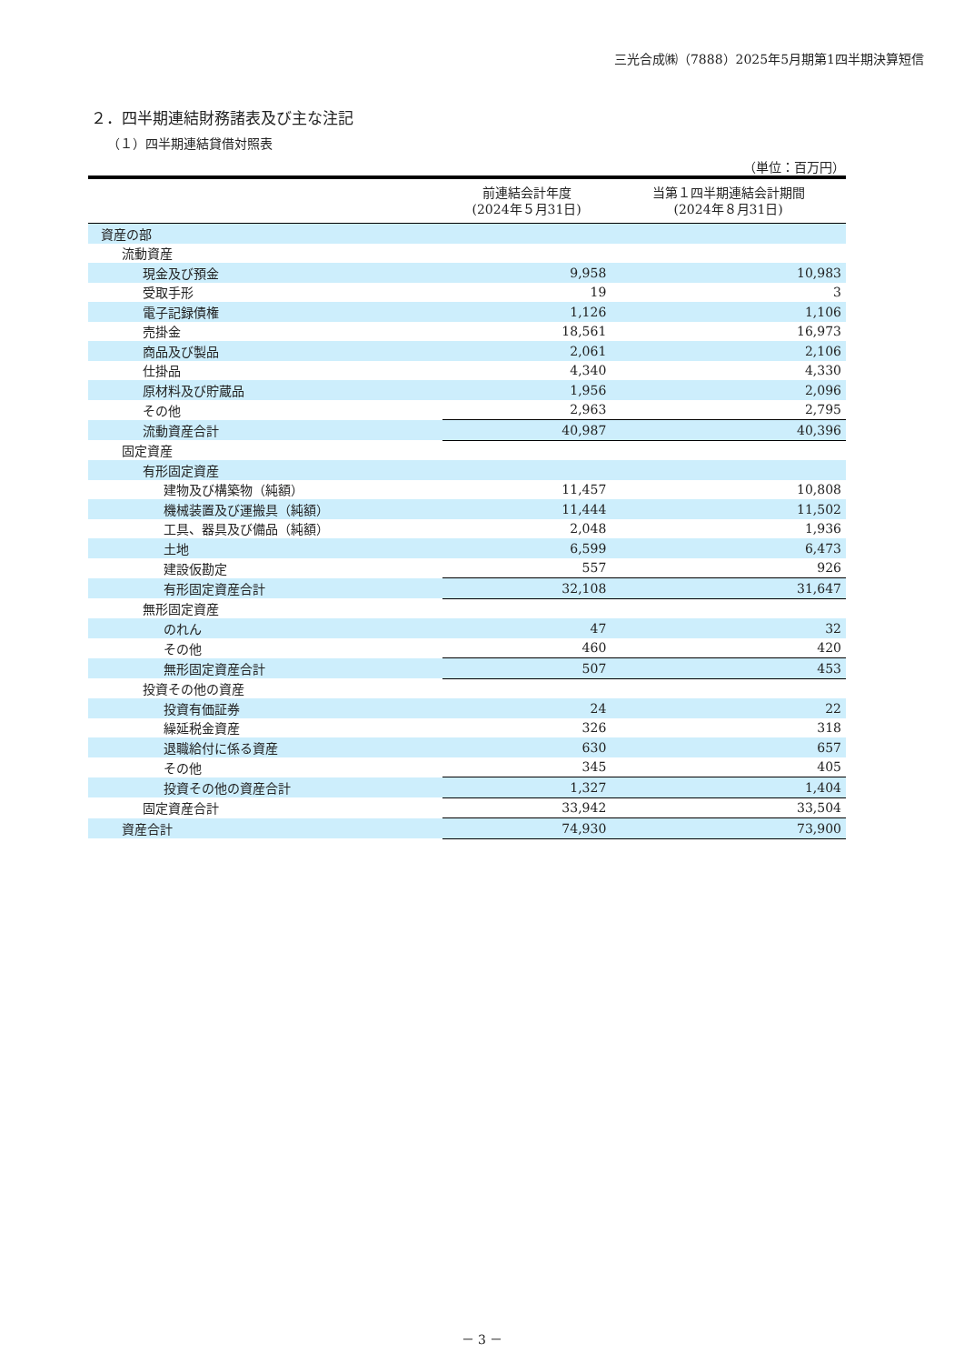三光合成㈱（7888）2025年5月期第1四半期決算短信
２．四半期連結財務諸表及び主な注記
（１）四半期連結貸借対照表
（単位：百万円）
| | 前連結会計年度 (2024年５月31日) | 当第１四半期連結会計期間 (2024年８月31日) |
| --- | --- | --- |
| 資産の部 | | |
| 流動資産 | | |
| 現金及び預金 | 9,958 | 10,983 |
| 受取手形 | 19 | 3 |
| 電子記録債権 | 1,126 | 1,106 |
| 売掛金 | 18,561 | 16,973 |
| 商品及び製品 | 2,061 | 2,106 |
| 仕掛品 | 4,340 | 4,330 |
| 原材料及び貯蔵品 | 1,956 | 2,096 |
| その他 | 2,963 | 2,795 |
| 流動資産合計 | 40,987 | 40,396 |
| 固定資産 | | |
| 有形固定資産 | | |
| 建物及び構築物（純額） | 11,457 | 10,808 |
| 機械装置及び運搬具（純額） | 11,444 | 11,502 |
| 工具、器具及び備品（純額） | 2,048 | 1,936 |
| 土地 | 6,599 | 6,473 |
| 建設仮勘定 | 557 | 926 |
| 有形固定資産合計 | 32,108 | 31,647 |
| 無形固定資産 | | |
| のれん | 47 | 32 |
| その他 | 460 | 420 |
| 無形固定資産合計 | 507 | 453 |
| 投資その他の資産 | | |
| 投資有価証券 | 24 | 22 |
| 繰延税金資産 | 326 | 318 |
| 退職給付に係る資産 | 630 | 657 |
| その他 | 345 | 405 |
| 投資その他の資産合計 | 1,327 | 1,404 |
| 固定資産合計 | 33,942 | 33,504 |
| 資産合計 | 74,930 | 73,900 |
－ 3 －